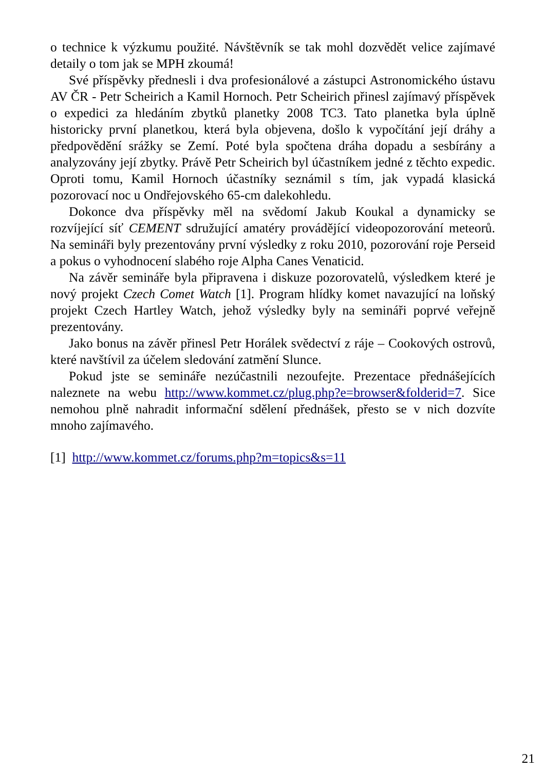o technice k výzkumu použité. Návštěvník se tak mohl dozvědět velice zajímavé detaily o tom jak se MPH zkoumá!
Své příspěvky přednesli i dva profesionálové a zástupci Astronomického ústavu AV ČR - Petr Scheirich a Kamil Hornoch. Petr Scheirich přinesl zajímavý příspěvek o expedici za hledáním zbytků planetky 2008 TC3. Tato planetka byla úplně historicky první planetkou, která byla objevena, došlo k vypočítání její dráhy a předpovědění srážky se Zemí. Poté byla spočtena dráha dopadu a sesbírány a analyzovány její zbytky. Právě Petr Scheirich byl účastníkem jedné z těchto expedic. Oproti tomu, Kamil Hornoch účastníky seznámil s tím, jak vypadá klasická pozorovací noc u Ondřejovského 65-cm dalekohledu.
Dokonce dva příspěvky měl na svědomí Jakub Koukal a dynamicky se rozvíjející síť CEMENT sdružující amatéry provádějící videopozorování meteorů. Na semináři byly prezentovány první výsledky z roku 2010, pozorování roje Perseid a pokus o vyhodnocení slabého roje Alpha Canes Venaticid.
Na závěr semináře byla připravena i diskuze pozorovatelů, výsledkem které je nový projekt Czech Comet Watch [1]. Program hlídky komet navazující na loňský projekt Czech Hartley Watch, jehož výsledky byly na semináři poprvé veřejně prezentovány.
Jako bonus na závěr přinesl Petr Horálek svědectví z ráje – Cookových ostrovů, které navštívil za účelem sledování zatmění Slunce.
Pokud jste se semináře nezúčastnili nezoufejte. Prezentace přednášejících naleznete na webu http://www.kommet.cz/plug.php?e=browser&folderid=7. Sice nemohou plně nahradit informační sdělení přednášek, přesto se v nich dozvíte mnoho zajímavého.
[1] http://www.kommet.cz/forums.php?m=topics&s=11
21